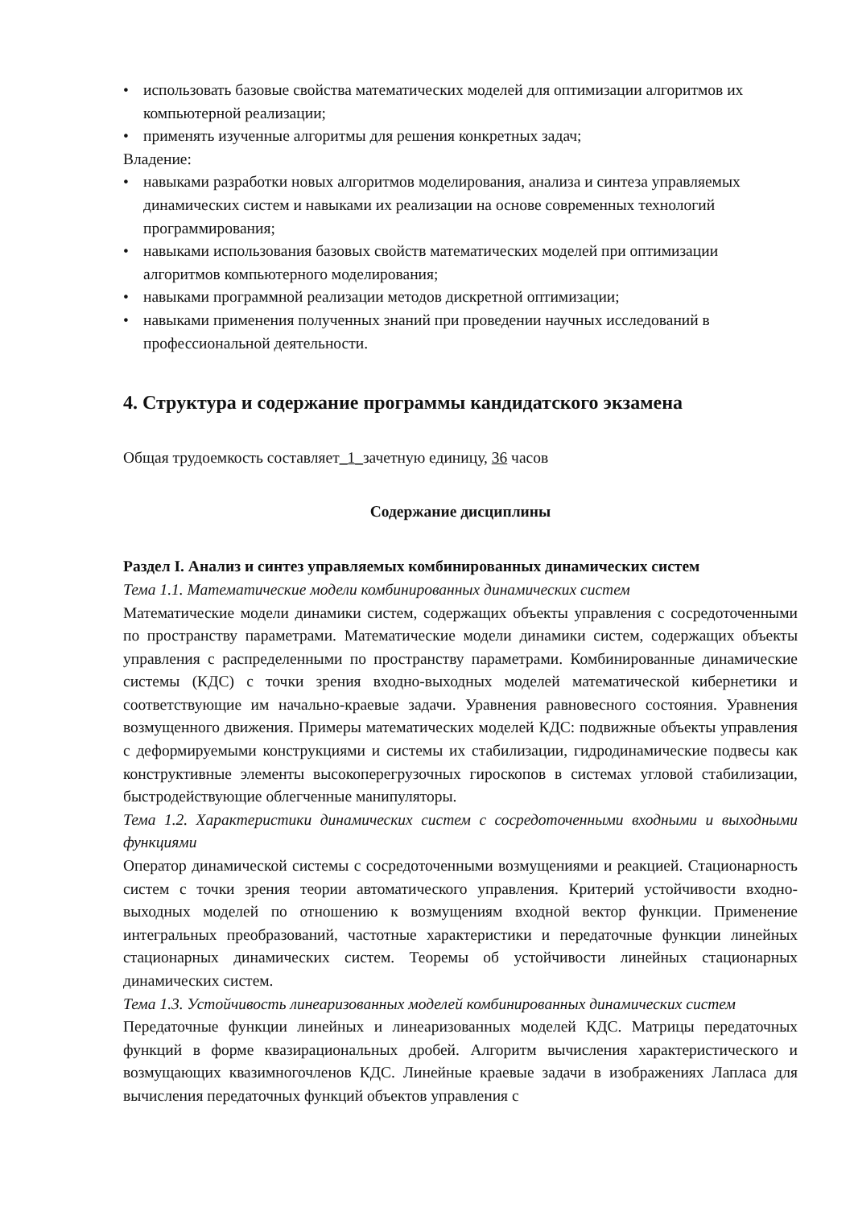• использовать базовые свойства математических моделей для оптимизации алгоритмов их компьютерной реализации;
• применять изученные алгоритмы для решения конкретных задач;
Владение:
• навыками разработки новых алгоритмов моделирования, анализа и синтеза управляемых динамических систем и навыками их реализации на основе современных технологий программирования;
• навыками использования базовых свойств математических моделей при оптимизации алгоритмов компьютерного моделирования;
• навыками программной реализации методов дискретной оптимизации;
• навыками применения полученных знаний при проведении научных исследований в профессиональной деятельности.
4. Структура и содержание программы кандидатского экзамена
Общая трудоемкость составляет_1_зачетную единицу, 36 часов
Содержание дисциплины
Раздел I. Анализ и синтез управляемых комбинированных динамических систем
Тема 1.1. Математические модели комбинированных динамических систем
Математические модели динамики систем, содержащих объекты управления с сосредоточенными по пространству параметрами. Математические модели динамики систем, содержащих объекты управления с распределенными по пространству параметрами. Комбинированные динамические системы (КДС) с точки зрения входно-выходных моделей математической кибернетики и соответствующие им начально-краевые задачи. Уравнения равновесного состояния. Уравнения возмущенного движения. Примеры математических моделей КДС: подвижные объекты управления с деформируемыми конструкциями и системы их стабилизации, гидродинамические подвесы как конструктивные элементы высокоперегрузочных гироскопов в системах угловой стабилизации, быстродействующие облегченные манипуляторы.
Тема 1.2. Характеристики динамических систем с сосредоточенными входными и выходными функциями
Оператор динамической системы с сосредоточенными возмущениями и реакцией. Стационарность систем с точки зрения теории автоматического управления. Критерий устойчивости входно-выходных моделей по отношению к возмущениям входной вектор функции. Применение интегральных преобразований, частотные характеристики и передаточные функции линейных стационарных динамических систем. Теоремы об устойчивости линейных стационарных динамических систем.
Тема 1.3. Устойчивость линеаризованных моделей комбинированных динамических систем
Передаточные функции линейных и линеаризованных моделей КДС. Матрицы передаточных функций в форме квазирациональных дробей. Алгоритм вычисления характеристического и возмущающих квазимногочленов КДС. Линейные краевые задачи в изображениях Лапласа для вычисления передаточных функций объектов управления с